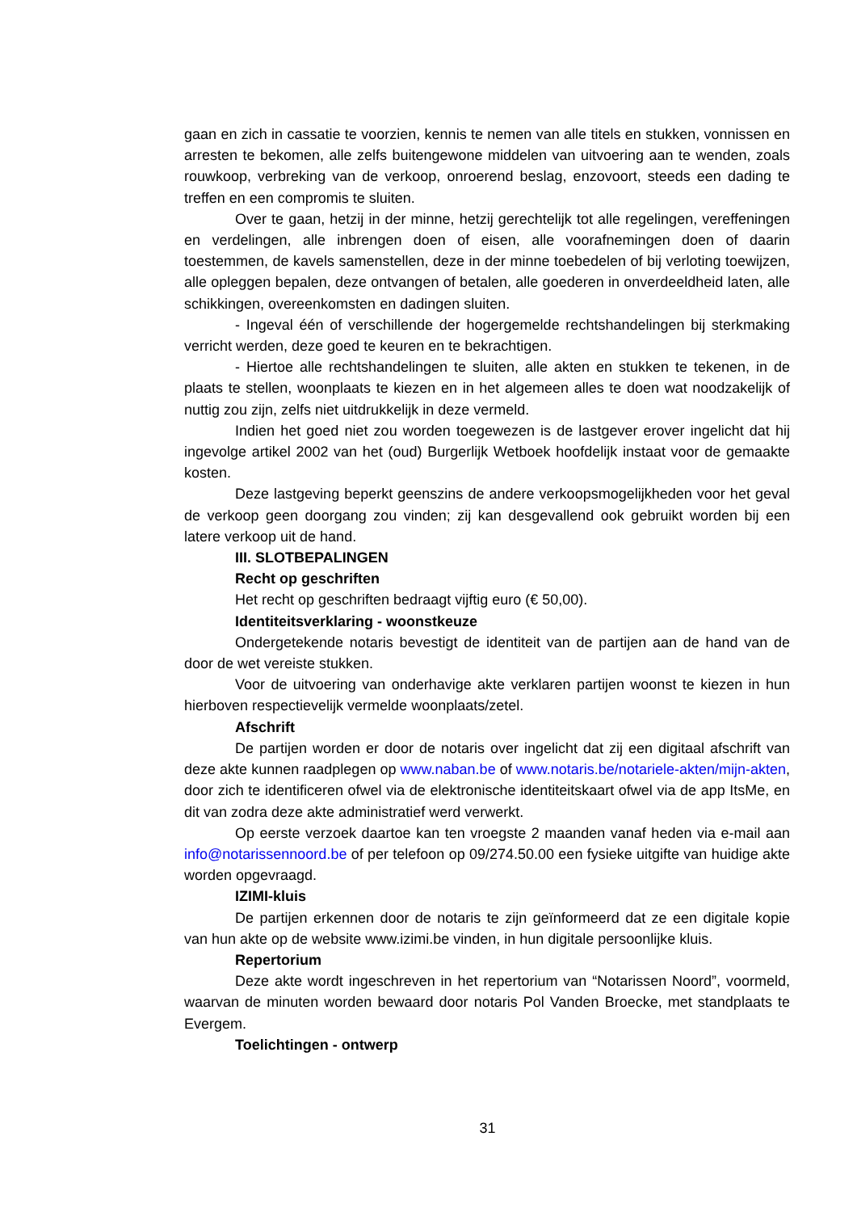gaan en zich in cassatie te voorzien, kennis te nemen van alle titels en stukken, vonnissen en arresten te bekomen, alle zelfs buitengewone middelen van uitvoering aan te wenden, zoals rouwkoop, verbreking van de verkoop, onroerend beslag, enzovoort, steeds een dading te treffen en een compromis te sluiten.
Over te gaan, hetzij in der minne, hetzij gerechtelijk tot alle regelingen, vereffeningen en verdelingen, alle inbrengen doen of eisen, alle voorafnemingen doen of daarin toestemmen, de kavels samenstellen, deze in der minne toebedelen of bij verloting toewijzen, alle opleggen bepalen, deze ontvangen of betalen, alle goederen in onverdeeldheid laten, alle schikkingen, overeenkomsten en dadingen sluiten.
- Ingeval één of verschillende der hogergemelde rechtshandelingen bij sterkmaking verricht werden, deze goed te keuren en te bekrachtigen.
- Hiertoe alle rechtshandelingen te sluiten, alle akten en stukken te tekenen, in de plaats te stellen, woonplaats te kiezen en in het algemeen alles te doen wat noodzakelijk of nuttig zou zijn, zelfs niet uitdrukkelijk in deze vermeld.
Indien het goed niet zou worden toegewezen is de lastgever erover ingelicht dat hij ingevolge artikel 2002 van het (oud) Burgerlijk Wetboek hoofdelijk instaat voor de gemaakte kosten.
Deze lastgeving beperkt geenszins de andere verkoopsmogelijkheden voor het geval de verkoop geen doorgang zou vinden; zij kan desgevallend ook gebruikt worden bij een latere verkoop uit de hand.
III. SLOTBEPALINGEN
Recht op geschriften
Het recht op geschriften bedraagt vijftig euro (€ 50,00).
Identiteitsverklaring - woonstkeuze
Ondergetekende notaris bevestigt de identiteit van de partijen aan de hand van de door de wet vereiste stukken.
Voor de uitvoering van onderhavige akte verklaren partijen woonst te kiezen in hun hierboven respectievelijk vermelde woonplaats/zetel.
Afschrift
De partijen worden er door de notaris over ingelicht dat zij een digitaal afschrift van deze akte kunnen raadplegen op www.naban.be of www.notaris.be/notariele-akten/mijn-akten, door zich te identificeren ofwel via de elektronische identiteitskaart ofwel via de app ItsMe, en dit van zodra deze akte administratief werd verwerkt.
Op eerste verzoek daartoe kan ten vroegste 2 maanden vanaf heden via e-mail aan info@notarissennoord.be of per telefoon op 09/274.50.00 een fysieke uitgifte van huidige akte worden opgevraagd.
IZIMI-kluis
De partijen erkennen door de notaris te zijn geïnformeerd dat ze een digitale kopie van hun akte op de website www.izimi.be vinden, in hun digitale persoonlijke kluis.
Repertorium
Deze akte wordt ingeschreven in het repertorium van “Notarissen Noord”, voormeld, waarvan de minuten worden bewaard door notaris Pol Vanden Broecke, met standplaats te Evergem.
Toelichtingen - ontwerp
31